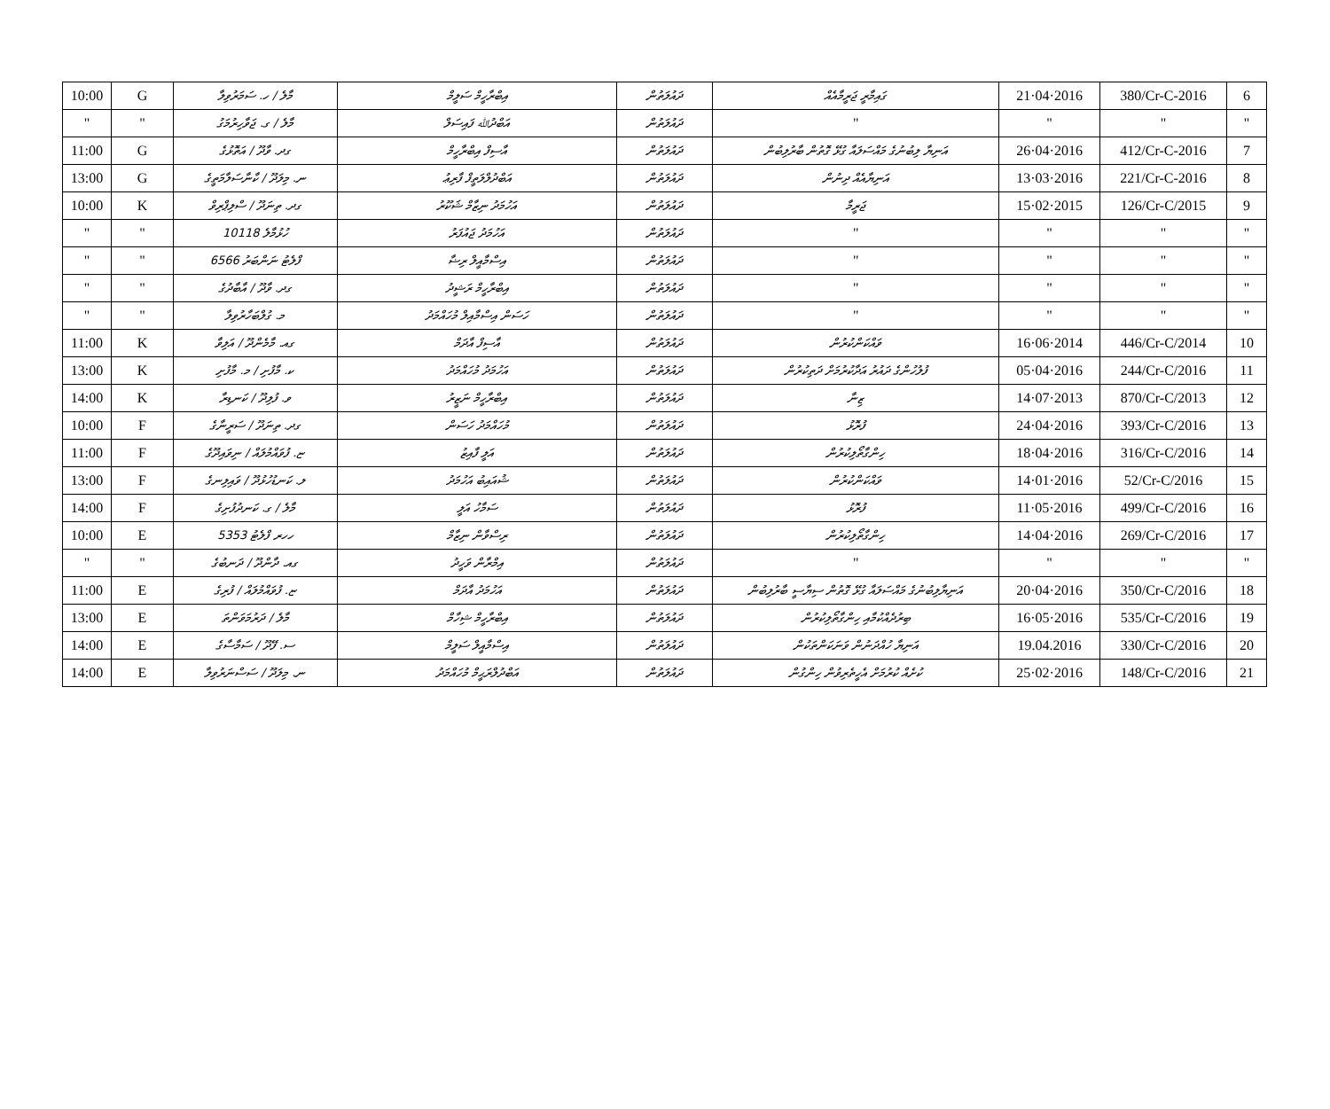| 10:00 | G | މާލެ / ހ. ސަމަރުވިލާ | އިބްރާހީމް ސަލީމް | ދައުލަތުން | ގައިމާރީ ޖަރީމާއެއް | 21·04·2016 | 380/Cr-C-2016 | 6 |
| " | " | މާލެ / ގ. ޖަވާހިރުމަގު | އަބްދުﷲ ފައިސަލް | ދައުލަތުން | " | " | " | " |
| 11:00 | G | ގދ. ވާދޫ / އަތޮޅުގެ | އާސިފް އިބްރާހީމް | ދައުލަތުން | އަނިޔާ ލިބުނުގެ މައްސަލައާ ގުޅޭ ގޮތުން ބާރުލިބުން | 26·04·2016 | 412/Cr-C-2016 | 7 |
| 13:00 | G | ނ. މިލަދޫ / ކާނާސަލާމަތީގެ | އަބްދުލްލަތީފް ފާރިޢު | ދައުލަތުން | އަނިޔާއެއް ދިނުން | 13·03·2016 | 221/Cr-C-2016 | 8 |
| 10:00 | K | ގދ. ތިނަދޫ / ސްލިޕްރިވް | އަހުމަދު ނިޒާމް ޝަކޫރު | ދައުލަތުން | ޖަރީމާ | 15·02·2015 | 126/Cr-C/2015 | 9 |
| " | " | ހުޅުމާލެ 10118 | އަހުމަދު ޖައުފަރު | ދައުލަތުން | " | " | " | " |
| " | " | ފްލެޓު ނަންބަރު 6566 | އިސްމާއީލް ރިޟާ | ދައުލަތުން | " | " | " | " |
| " | " | ގދ. ވާދޫ / އާބާދުގެ | އިބްރާހީމް ރަޝީދު | ދައުލަތުން | " | " | " | " |
| " | " | މ. ގުލްބަހާރުވިލާ | ހަސަން އިސްމާއިލް މުހައްމަދު | ދައުލަތުން | " | " | " | " |
| 11:00 | K | ގއ. މާމެންދޫ / އަލިވާ | އާސިފް އާދަމް | ދައުލަތުން | ވައްކަންކުރުން | 16·06·2014 | 446/Cr-C/2014 | 10 |
| 13:00 | K | ކ. މާފުށި / މ. މާފުށި | އަހުމަދު މުހައްމަދު | ދައުލަތުން | ފުލުހުންގެ ދައުރު އަދާކުރުމަށް ދަތިކުރުން | 05·04·2016 | 244/Cr-C/2016 | 11 |
| 14:00 | K | ވ. ފުލިދޫ / ކަނޑިރާ | އިބްރާހީމް ނަޒީރު | ދައުލަތުން | ޒިނާ | 14·07·2013 | 870/Cr-C/2013 | 12 |
| 10:00 | F | ގދ. ތިނަދޫ / ސަރީނާގެ | މުހައްމަދު ހަސަން | ދައުލަތުން | ފުރޮޅު | 24·04·2016 | 393/Cr-C/2016 | 13 |
| 11:00 | F | ޏ. ފުވައްމުލައް / ނިވައިދޫގެ | އަލީ ފާއިޒު | ދައުލަތުން | ހިންގާތޯލިކުރުން | 18·04·2016 | 316/Cr-C/2016 | 14 |
| 13:00 | F | ލ. ކަނޑުހުޅުދޫ / ވައިލިނގެ | ޝުއައިބު އަހުމަދު | ދައުލަތުން | ވައްކަންކުރުން | 14·01·2016 | 52/Cr-C/2016 | 15 |
| 14:00 | F | މާލެ / ގ. ކަނދުފުށިގެ | ސަމާހު އަލީ | ދައުލަތުން | ފުރޮޅު | 11·05·2016 | 499/Cr-C/2016 | 16 |
| 10:00 | E | ހހރ ފްލެޓު 5353 | ރިސްވާން ނިޒާމް | ދައުލަތުން | ހިންގާތޯލިކުރުން | 14·04·2016 | 269/Cr-C/2016 | 17 |
| " | " | ގއ. ދާންދޫ / ދަނބުގެ | އިމްރާން ވަހީދު | ދައުލަތުން | " | " | " | " |
| 11:00 | E | ޏ. ފުވައްމުލައް / ފުރިގެ | އަހުމަދު އާދަމް | ދައުލަތުން | އަނިޔާލިބުނުގެ މައްސަލައާ ގުޅޭ ގޮތުން ސިޔާސީ ބާރުލިބުން | 20·04·2016 | 350/Cr-C/2016 | 18 |
| 13:00 | E | މާލެ / ދަރުމަވަންތަ | އިބްރާހީމް ޝިހާމް | ދައުލަތުން | ބިރުދެއްކުމާއި ހިންގާތޯލިކުރުން | 16·05·2016 | 535/Cr-C/2016 | 19 |
| 14:00 | E | ސ. ފޭދޫ / ސަމާސާގެ | އިސްމާއީލް ސަލީމް | ދައުލަތުން | އަނިޔާ ހުއްދަނުން ވަނަކަންތަކުން | 19.04.2016 | 330/Cr-C/2016 | 20 |
| 14:00 | E | ނ. މިލަދޫ / ސަސްނަރުވިލާ | އަބްދުލްރަޙީމް މުހައްމަދު | ދައުލަތުން | ކުށެއް ކުރުމަށް އެހީތެރިވުން ހިންގުން | 25·02·2016 | 148/Cr-C/2016 | 21 |